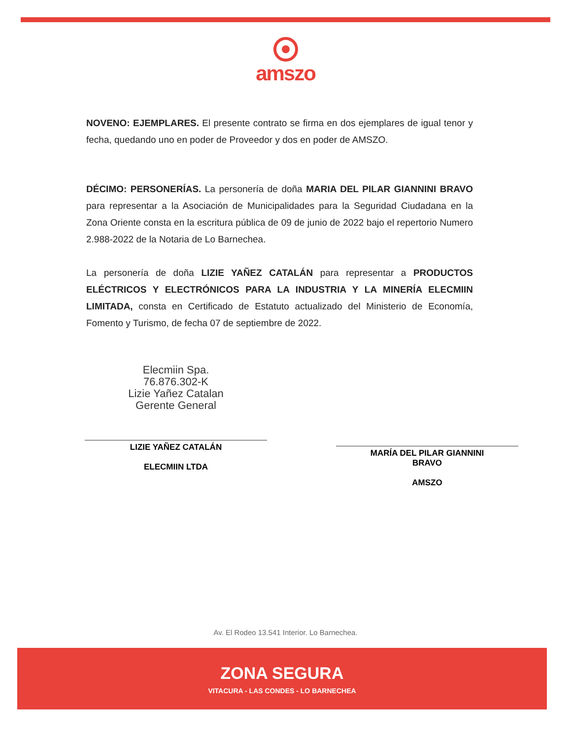amszo
NOVENO: EJEMPLARES. El presente contrato se firma en dos ejemplares de igual tenor y fecha, quedando uno en poder de Proveedor y dos en poder de AMSZO.
DÉCIMO: PERSONERÍAS. La personería de doña MARIA DEL PILAR GIANNINI BRAVO para representar a la Asociación de Municipalidades para la Seguridad Ciudadana en la Zona Oriente consta en la escritura pública de 09 de junio de 2022 bajo el repertorio Numero 2.988-2022 de la Notaria de Lo Barnechea.
La personería de doña LIZIE YAÑEZ CATALÁN para representar a PRODUCTOS ELÉCTRICOS Y ELECTRÓNICOS PARA LA INDUSTRIA Y LA MINERÍA ELECMIIN LIMITADA, consta en Certificado de Estatuto actualizado del Ministerio de Economía, Fomento y Turismo, de fecha 07 de septiembre de 2022.
Elecmiin Spa.
76.876.302-K
Lizie Yañez Catalan
Gerente General
LIZIE YAÑEZ CATALÁN
ELECMIIN LTDA
MARÍA DEL PILAR GIANNINI
BRAVO
AMSZO
Av. El Rodeo 13.541 Interior. Lo Barnechea.
ZONA SEGURA
VITACURA - LAS CONDES - LO BARNECHEA